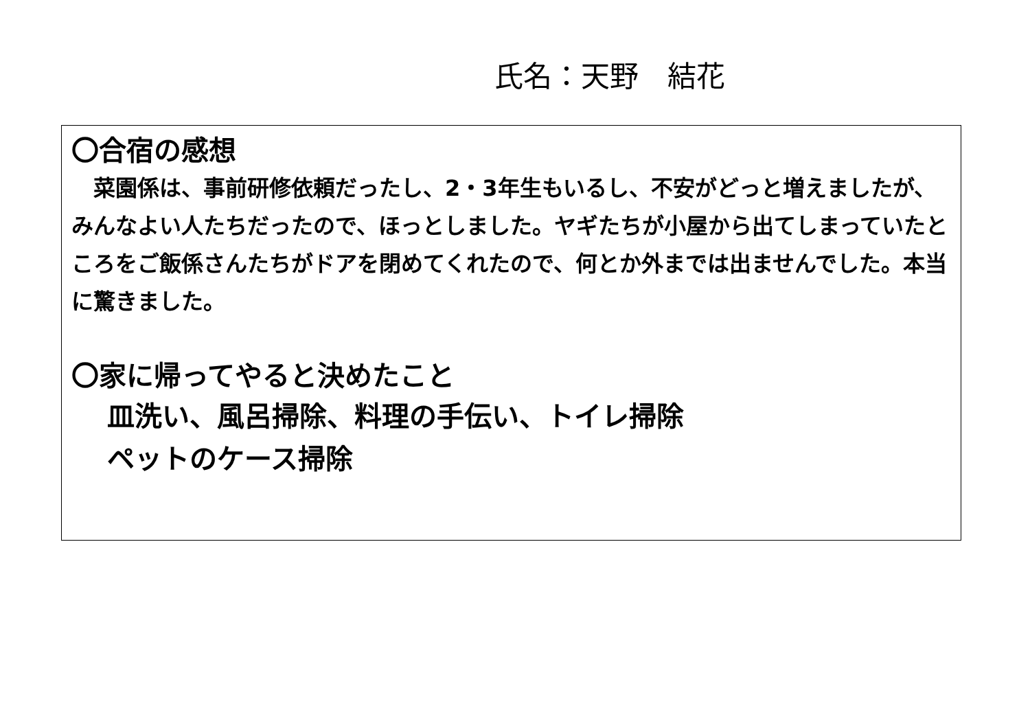氏名：天野　結花
〇合宿の感想
　菜園係は、事前研修依頼だったし、2・3年生もいるし、不安がどっと増えましたが、みんなよい人たちだったので、ほっとしました。ヤギたちが小屋から出てしまっていたところをご飯係さんたちがドアを閉めてくれたので、何とか外までは出ませんでした。本当に驚きました。
〇家に帰ってやると決めたこと
皿洗い、風呂掃除、料理の手伝い、トイレ掃除
ペットのケース掃除